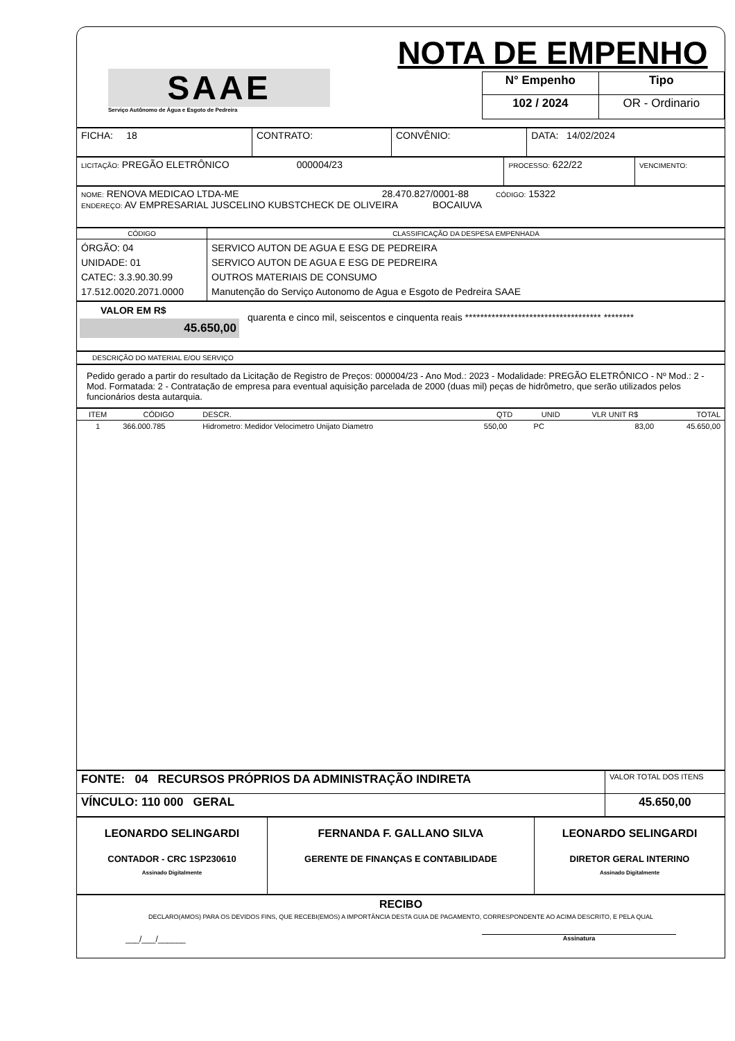SAAE
Serviço Autônomo de Água e Esgoto de Pedreira
NOTA DE EMPENHO
| N° Empenho | Tipo |
| 102 / 2024 | OR - Ordinario |
| FICHA: 18 | CONTRATO: | CONVÊNIO: | DATA: 14/02/2024 |
| LICITAÇÃO: PREGÃO ELETRÔNICO 000004/23 | PROCESSO: 622/22 | VENCIMENTO: |
| NOME: RENOVA MEDICAO LTDA-ME 28.470.827/0001-88 CÓDIGO: 15322 ENDEREÇO: AV EMPRESARIAL JUSCELINO KUBSTCHECK DE OLIVEIRA BOCAIUVA |
| CÓDIGO | CLASSIFICAÇÃO DA DESPESA EMPENHADA |
| --- | --- |
| ÓRGÃO: 04 UNIDADE: 01 CATEC: 3.3.90.30.99 17.512.0020.2071.0000 | SERVICO AUTON DE AGUA E ESG DE PEDREIRA SERVICO AUTON DE AGUA E ESG DE PEDREIRA OUTROS MATERIAIS DE CONSUMO Manutenção do Serviço Autonomo de Agua e Esgoto de Pedreira SAAE |
VALOR EM R$
45.650,00
quarenta e cinco mil, seiscentos e cinquenta reais ************************************ ********
DESCRIÇÃO DO MATERIAL E/OU SERVIÇO
Pedido gerado a partir do resultado da Licitação de Registro de Preços: 000004/23 - Ano Mod.: 2023 - Modalidade: PREGÃO ELETRÔNICO - Nº Mod.: 2 - Mod. Formatada: 2 - Contratação de empresa para eventual aquisição parcelada de 2000 (duas mil) peças de hidrômetro, que serão utilizados pelos funcionários desta autarquia.
| ITEM | CÓDIGO | DESCR. | QTD | UNID | VLR UNIT R$ | TOTAL |
| --- | --- | --- | --- | --- | --- | --- |
| 1 | 366.000.785 | Hidrometro: Medidor Velocimetro Unijato Diametro | 550,00 | PC | 83,00 | 45.650,00 |
| FONTE: 04 RECURSOS PRÓPRIOS DA ADMINISTRAÇÃO INDIRETA | VALOR TOTAL DOS ITENS |
| VÍNCULO: 110 000 GERAL | 45.650,00 |
| LEONARDO SELINGARDI CONTADOR - CRC 1SP230610 Assinado Digitalmente | FERNANDA F. GALLANO SILVA GERENTE DE FINANÇAS E CONTABILIDADE | LEONARDO SELINGARDI DIRETOR GERAL INTERINO Assinado Digitalmente |
RECIBO
DECLARO(AMOS) PARA OS DEVIDOS FINS, QUE RECEBI(EMOS) A IMPORTÂNCIA DESTA GUIA DE PAGAMENTO, CORRESPONDENTE AO ACIMA DESCRITO, E PELA QUAL
___/___/______ Assinatura